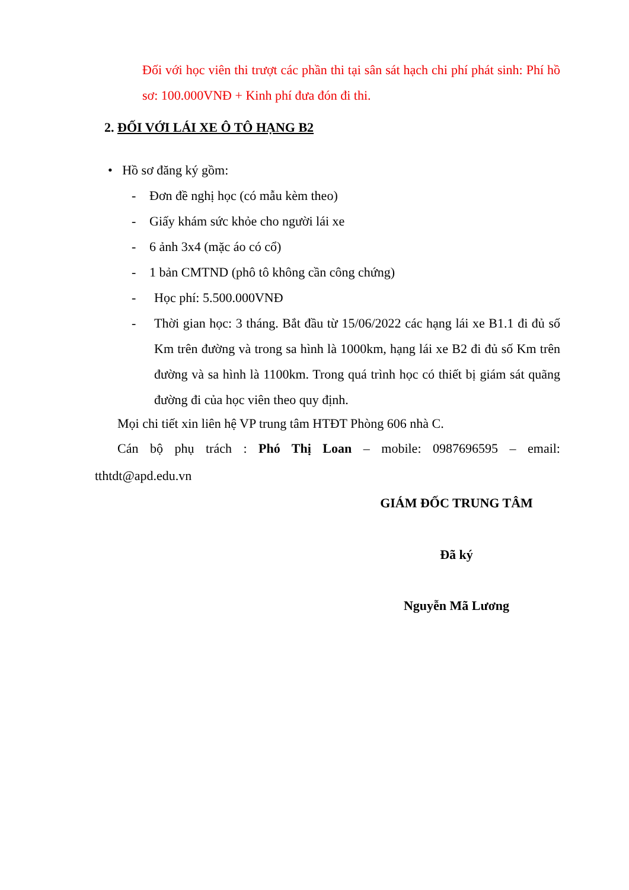Đối với học viên thi trượt các phần thi tại sân sát hạch chi phí phát sinh: Phí hồ sơ: 100.000VNĐ + Kinh phí đưa đón đi thi.
2. ĐỐI VỚI LÁI XE Ô TÔ HẠNG B2
• Hồ sơ đăng ký gồm:
- Đơn đề nghị học (có mẫu kèm theo)
- Giấy khám sức khỏe cho người lái xe
- 6 ảnh 3x4 (mặc áo có cổ)
- 1 bản CMTND (phô tô không cần công chứng)
- Học phí: 5.500.000VNĐ
- Thời gian học: 3 tháng. Bắt đầu từ 15/06/2022 các hạng lái xe B1.1 đi đủ số Km trên đường và trong sa hình là 1000km, hạng lái xe B2 đi đủ số Km trên đường và sa hình là 1100km. Trong quá trình học có thiết bị giám sát quãng đường đi của học viên theo quy định.
Mọi chi tiết xin liên hệ VP trung tâm HTĐT Phòng 606 nhà C.
Cán bộ phụ trách : Phó Thị Loan – mobile: 0987696595 – email: tthtdt@apd.edu.vn
GIÁM ĐỐC TRUNG TÂM
Đã ký
Nguyễn Mã Lương